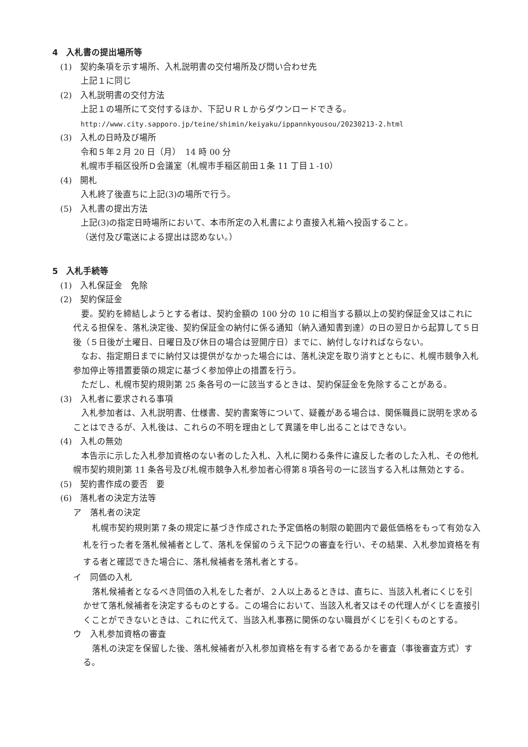4　入札書の提出場所等
(1)　契約条項を示す場所、入札説明書の交付場所及び問い合わせ先
上記１に同じ
(2)　入札説明書の交付方法
上記１の場所にて交付するほか、下記ＵＲＬからダウンロードできる。
http://www.city.sapporo.jp/teine/shimin/keiyaku/ippannkyousou/20230213-2.html
(3)　入札の日時及び場所
令和５年２月 20 日（月）　14 時 00 分
札幌市手稲区役所Ｄ会議室（札幌市手稲区前田１条 11 丁目１-10）
(4)　開札
入札終了後直ちに上記(3)の場所で行う。
(5)　入札書の提出方法
上記(3)の指定日時場所において、本市所定の入札書により直接入札箱へ投函すること。
（送付及び電送による提出は認めない。）
5　入札手続等
(1)　入札保証金　免除
(2)　契約保証金
要。契約を締結しようとする者は、契約金額の 100 分の 10 に相当する額以上の契約保証金又はこれに代える担保を、落札決定後、契約保証金の納付に係る通知（納入通知書到達）の日の翌日から起算して５日後（５日後が土曜日、日曜日及び休日の場合は翌開庁日）までに、納付しなければならない。
なお、指定期日までに納付又は提供がなかった場合には、落札決定を取り消すとともに、札幌市競争入札参加停止等措置要領の規定に基づく参加停止の措置を行う。
ただし、札幌市契約規則第 25 条各号の一に該当するときは、契約保証金を免除することがある。
(3)　入札者に要求される事項
入札参加者は、入札説明書、仕様書、契約書案等について、疑義がある場合は、関係職員に説明を求めることはできるが、入札後は、これらの不明を理由として異議を申し出ることはできない。
(4)　入札の無効
本告示に示した入札参加資格のない者のした入札、入札に関わる条件に違反した者のした入札、その他札幌市契約規則第 11 条各号及び札幌市競争入札参加者心得第８項各号の一に該当する入札は無効とする。
(5)　契約書作成の要否　要
(6)　落札者の決定方法等
ア　落札者の決定
札幌市契約規則第７条の規定に基づき作成された予定価格の制限の範囲内で最低価格をもって有効な入札を行った者を落札候補者として、落札を保留のうえ下記ウの審査を行い、その結果、入札参加資格を有する者と確認できた場合に、落札候補者を落札者とする。
イ　同価の入札
落札候補者となるべき同価の入札をした者が、２人以上あるときは、直ちに、当該入札者にくじを引かせて落札候補者を決定するものとする。この場合において、当該入札者又はその代理人がくじを直接引くことができないときは、これに代えて、当該入札事務に関係のない職員がくじを引くものとする。
ウ　入札参加資格の審査
落札の決定を保留した後、落札候補者が入札参加資格を有する者であるかを審査（事後審査方式）する。